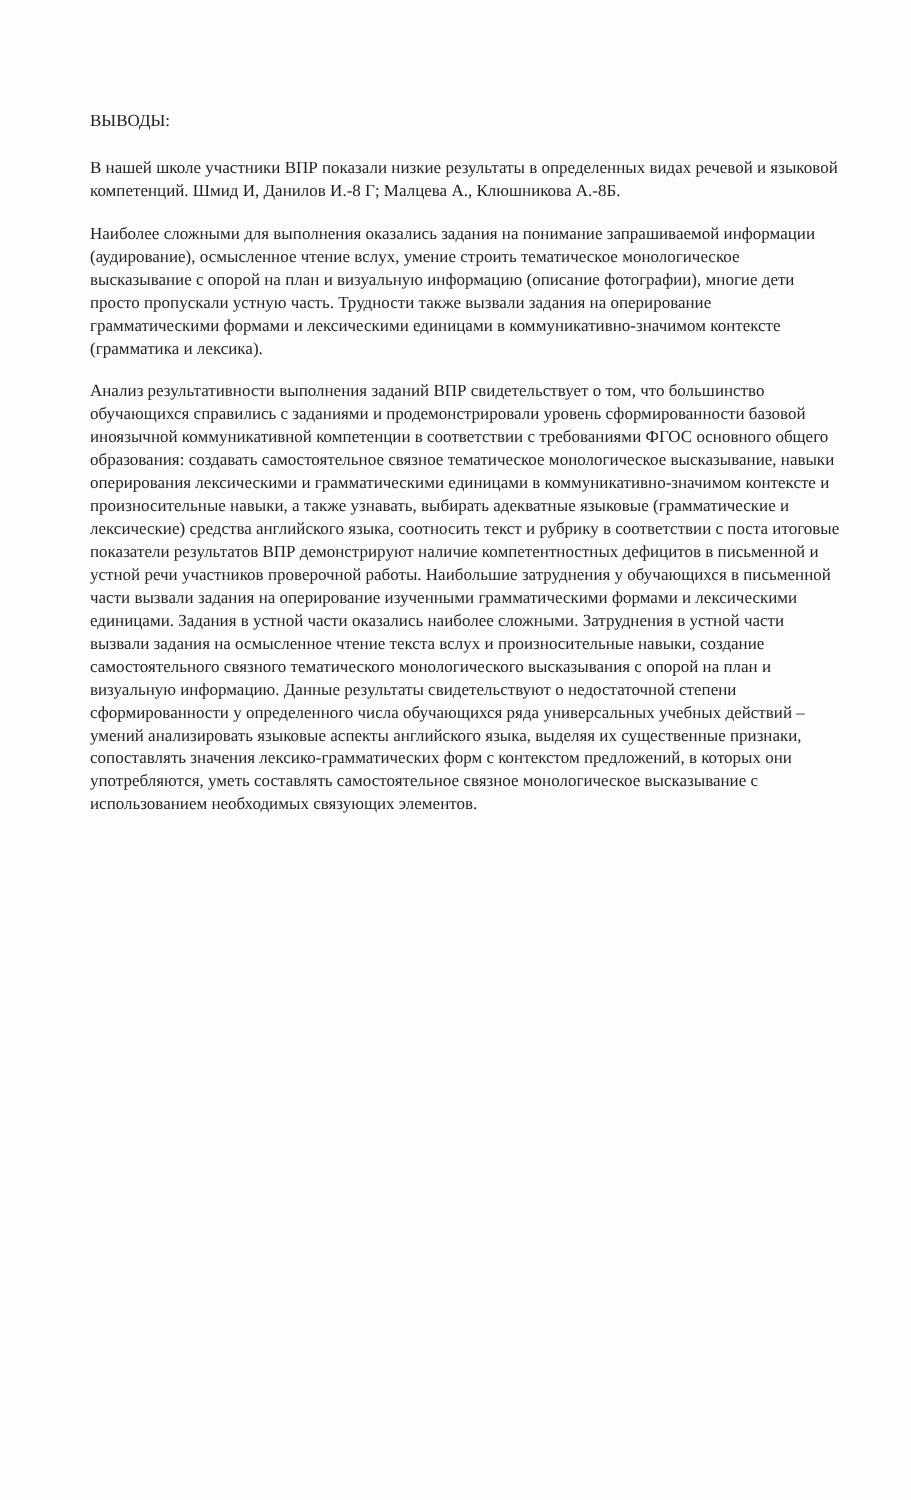ВЫВОДЫ:
В нашей школе участники ВПР показали низкие результаты в определенных видах речевой и языковой компетенций. Шмид И, Данилов И.-8 Г; Малцева А., Клюшникова А.-8Б.
Наиболее сложными для выполнения оказались задания на понимание запрашиваемой информации (аудирование), осмысленное чтение вслух, умение строить тематическое монологическое высказывание с опорой на план и визуальную информацию (описание фотографии), многие дети просто пропускали устную часть. Трудности также вызвали задания на оперирование грамматическими формами и лексическими единицами в коммуникативно-значимом контексте (грамматика и лексика).
Анализ результативности выполнения заданий ВПР свидетельствует о том, что большинство обучающихся справились с заданиями и продемонстрировали уровень сформированности базовой иноязычной коммуникативной компетенции в соответствии с требованиями ФГОС основного общего образования: создавать самостоятельное связное тематическое монологическое высказывание, навыки оперирования лексическими и грамматическими единицами в коммуникативно-значимом контексте и произносительные навыки, а также узнавать, выбирать адекватные языковые (грамматические и лексические) средства английского языка, соотносить текст и рубрику в соответствии с поста итоговые показатели результатов ВПР демонстрируют наличие компетентностных дефицитов в письменной и устной речи участников проверочной работы. Наибольшие затруднения у обучающихся в письменной части вызвали задания на оперирование изученными грамматическими формами и лексическими единицами. Задания в устной части оказались наиболее сложными. Затруднения в устной части вызвали задания на осмысленное чтение текста вслух и произносительные навыки, создание самостоятельного связного тематического монологического высказывания с опорой на план и визуальную информацию. Данные результаты свидетельствуют о недостаточной степени сформированности у определенного числа обучающихся ряда универсальных учебных действий – умений анализировать языковые аспекты английского языка, выделяя их существенные признаки, сопоставлять значения лексико-грамматических форм с контекстом предложений, в которых они употребляются, уметь составлять самостоятельное связное монологическое высказывание с использованием необходимых связующих элементов.